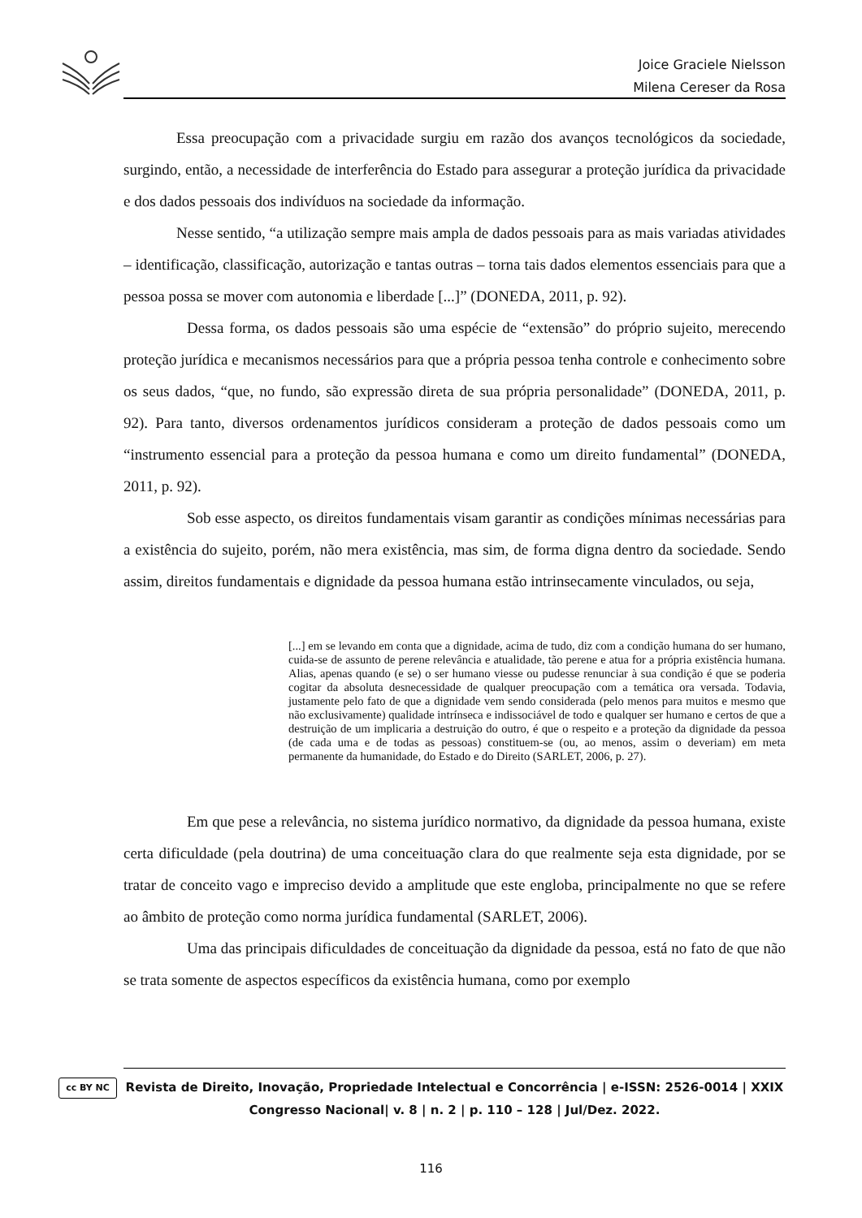Joice Graciele Nielsson
Milena Cereser da Rosa
Essa preocupação com a privacidade surgiu em razão dos avanços tecnológicos da sociedade, surgindo, então, a necessidade de interferência do Estado para assegurar a proteção jurídica da privacidade e dos dados pessoais dos indivíduos na sociedade da informação.
Nesse sentido, “a utilização sempre mais ampla de dados pessoais para as mais variadas atividades – identificação, classificação, autorização e tantas outras – torna tais dados elementos essenciais para que a pessoa possa se mover com autonomia e liberdade [...]” (DONEDA, 2011, p. 92).
Dessa forma, os dados pessoais são uma espécie de “extensão” do próprio sujeito, merecendo proteção jurídica e mecanismos necessários para que a própria pessoa tenha controle e conhecimento sobre os seus dados, “que, no fundo, são expressão direta de sua própria personalidade” (DONEDA, 2011, p. 92). Para tanto, diversos ordenamentos jurídicos consideram a proteção de dados pessoais como um “instrumento essencial para a proteção da pessoa humana e como um direito fundamental” (DONEDA, 2011, p. 92).
Sob esse aspecto, os direitos fundamentais visam garantir as condições mínimas necessárias para a existência do sujeito, porém, não mera existência, mas sim, de forma digna dentro da sociedade. Sendo assim, direitos fundamentais e dignidade da pessoa humana estão intrinsecamente vinculados, ou seja,
[...] em se levando em conta que a dignidade, acima de tudo, diz com a condição humana do ser humano, cuida-se de assunto de perene relevância e atualidade, tão perene e atua for a própria existência humana. Alias, apenas quando (e se) o ser humano viesse ou pudesse renunciar à sua condição é que se poderia cogitar da absoluta desnecessidade de qualquer preocupação com a temática ora versada. Todavia, justamente pelo fato de que a dignidade vem sendo considerada (pelo menos para muitos e mesmo que não exclusivamente) qualidade intrínseca e indissociável de todo e qualquer ser humano e certos de que a destruição de um implicaria a destruição do outro, é que o respeito e a proteção da dignidade da pessoa (de cada uma e de todas as pessoas) constituem-se (ou, ao menos, assim o deveriam) em meta permanente da humanidade, do Estado e do Direito (SARLET, 2006, p. 27).
Em que pese a relevância, no sistema jurídico normativo, da dignidade da pessoa humana, existe certa dificuldade (pela doutrina) de uma conceituação clara do que realmente seja esta dignidade, por se tratar de conceito vago e impreciso devido a amplitude que este engloba, principalmente no que se refere ao âmbito de proteção como norma jurídica fundamental (SARLET, 2006).
Uma das principais dificuldades de conceituação da dignidade da pessoa, está no fato de que não se trata somente de aspectos específicos da existência humana, como por exemplo
cc BY NC
Revista de Direito, Inovação, Propriedade Intelectual e Concorrência | e-ISSN: 2526-0014 | XXIX Congresso Nacional| v. 8 | n. 2 | p. 110 – 128 | Jul/Dez. 2022.
116